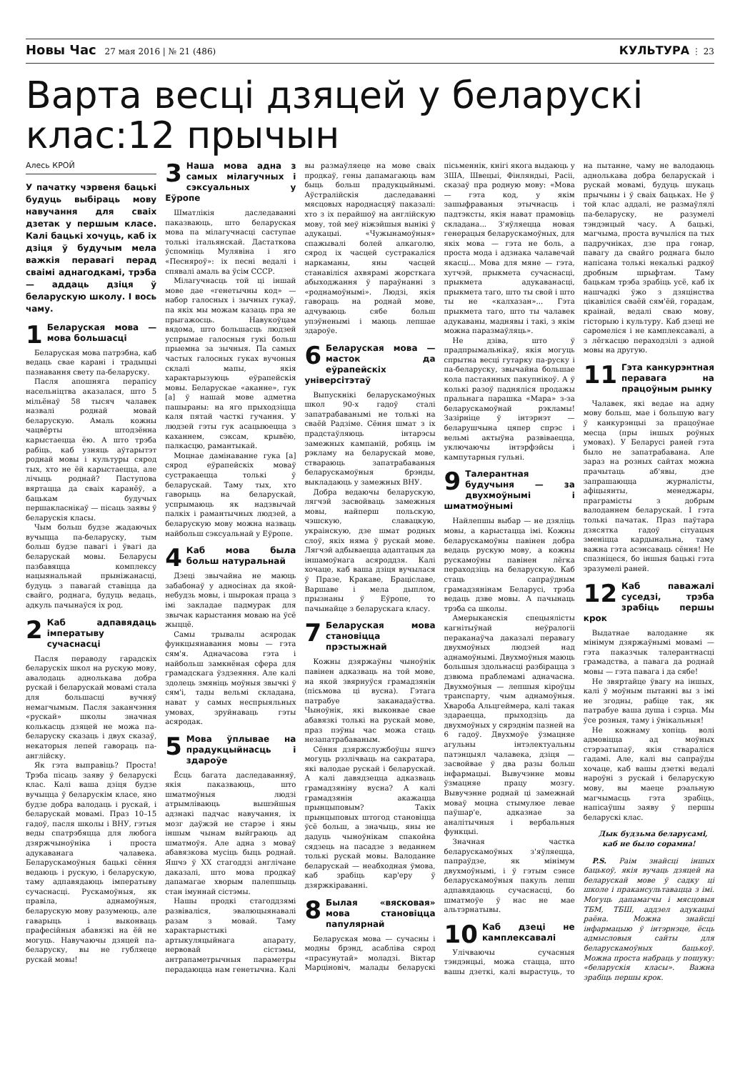Новы Час 27 мая 2016 | № 21 (486)
КУЛЬТУРА ⋮ 23
Варта весці дзяцей у беларускі клас:12 прычын
Алесь КРОЙ
У пачатку чэрвеня бацькі будуць выбіраць мову навучання для сваіх дзетак у першым класе. Калі бацькі хочуць, каб іх дзіця ў будучым мела важкія перавагі перад сваімі аднагодкамі, трэба — аддаць дзіця ў беларускую школу. І вось чаму.
1 Беларуская мова — мова большасці
Беларуская мова патрэбна, каб ведаць свае карані і традыцыі пазнавання свету па-беларуску.
Пасля апошняга перапісу насельніцтва аказалася, што 5 мільёнаў 58 тысяч чалавек назвалі роднай мовай беларускую. Амаль кожны чацвёрты штодзённа карыстаецца ёю. А што трэба рабіць, каб узняць аўтарытэт роднай мовы і культуры сярод тых, хто не ёй карыстаецца, але лічыць роднай? Паступова вяртацца да сваіх каранёў, а бацькам будучых першакласнікаў — пісаць заявы ў беларускія класы.
Чым больш будзе жадаючых вучыцца па-беларуску, тым больш будзе павагі і ўвагі да беларускай мовы. Беларусы пазбавяцца комплексу нацыянальнай прыніжанасці, будуць з павагай ставіцца да свайго, роднага, будуць ведаць, адкуль пачынаўся іх род.
2 Каб адпавядаць імператыву сучаснасці
Пасля пераводу гарадскіх беларускіх школ на рускую мову, авалодаць аднолькава добра рускай і беларускай мовамі стала для большасці вучняў немагчымым. Пасля заканчэння «рускай» школы значная колькасць дзяцей не можа па-беларуску сказаць і двух сказаў, некаторыя лепей гавораць па-англійску.
Як гэта выправіць? Проста! Трэба пісаць заяву ў беларускі клас. Калі ваша дзіця будзе вучыцца ў беларускім класе, яно будзе добра валодаць і рускай, і беларускай мовамі. Праз 10–15 гадоў, пасля школы і ВНУ, гэтыя веды спатрэбяцца для любога дзяржчыноўніка і проста адукаванага чалавека. Беларускамоўныя бацькі сёння ведаюць і рускую, і беларускую, таму адпавядаюць імператыву сучаснасці. Рускамоўныя, як правіла, аднамоўныя, беларускую мову разумеюць, але гаварыць і выконваць прафесійныя абавязкі на ёй не могуць. Навучаючы дзяцей па-беларуску, вы не губляеце рускай мовы!
3 Наша мова адна з самых мілагучных і сэксуальных у Еўропе
Шматлікія даследаванні паказваюць, што беларуская мова па мілагучнасці саступае толькі італьянскай. Дастаткова ўспомніць Мулявіна і яго «Песняроў»: іх песні ведалі і спявалі амаль ва ўсім СССР.
Мілагучнасць той ці іншай мове дае «генетычны код» — набор галосных і зычных гукаў, па якіх мы можам казаць пра яе прыгажосць. Навукоўцам вядома, што большасць людзей успрымае галосныя гукі больш прыемна за зычныя. Па самых частых галосных гуках вучоныя склалі мапы, якія характарызуюць еўрапейскія мовы. Беларускае «аканне», гук [а] ў нашай мове адметна пашыраны: на яго прыходзіцца каля пятай часткі гучання. У людзей гэты гук асацыюецца з каханнем, сэксам, крывёю, палкасцю, рамантыкай.
Моцнае дамінаванне гука [а] сярод еўрапейскіх моваў сустракаецца толькі ў беларускай. Таму тых, хто гаворыць на беларускай, успрымаюць як надзвычай палкіх і рамантычных людзей, а беларускую мову можна назваць найбольш сэксуальнай у Еўропе.
4 Каб мова была больш натуральнай
Дзеці звычайна не маюць забабонаў у адносінах да якой-небудзь мовы, і шырокая праца з імі закладае падмурак для звычак карыстання моваю на ўсё жыццё.
Самы трывалы асяродак функцыянавання мовы — гэта сям'я. Адначасова гэта і найбольш замкнёная сфера для грамадскага ўздзеяння. Але калі здолець змяніць моўныя звычкі ў сям'і, тады вельмі складана, нават у самых неспрыяльных умовах, зруйнаваць гэты асяродак.
5 Мова ўплывае на прадукцыйнасць і здароўе
Ёсць багата даследаванняў, якія паказваюць, што шматмоўныя людзі атрымліваюць вышэйшыя адзнакі падчас навучання, іх мозг даўжэй не старэе і яны іншым чынам выйграюць ад шматмоўя. Але адна з моваў абавязкова мусіць быць роднай. Яшчэ ў XX стагоддзі англічане даказалі, што мова продкаў дапамагае хворым палепшыць стан імуннай сістэмы.
Нашы продкі стагоддзямі развіваліся, эвалюцыянавалі разам з мовай. Таму характарыстыкі артыкуляцыйнага апарату, нервовай сістэмы, антрапаметрычныя параметры перадаюцца нам генетычна. Калі вы размаўляеце на мове сваіх продкаў, гены дапамагаюць вам быць больш прадукцыйнымі. Аўстралійскія даследаванні мясцовых народнасцяў паказалі: хто з іх перайшоў на англійскую мову, той меў ніжэйшыя вынікі ў адукацыі. «Чужынамоўныя» спажывалі болей алкаголю, сярод іх часцей сустракаліся наркаманы, яны часцей станавіліся ахвярамі жорсткага абыходжання ў параўнанні з «роднамоўнымі». Людзі, якія гавораць на роднай мове, адчуваюць сябе больш упэўненымі і маюць лепшае здароўе.
6 Беларуская мова — масток да еўрапейскіх універсітэтаў
Выпускнікі беларускамоўных школ 90-х гадоў сталі запатрабаванымі не толькі на сваёй Радзіме. Сёння шмат з іх прадстаўляюць інтарэсы замежных кампаній, робяць ім рэкламу на беларускай мове, ствараюць запатрабаваныя беларускамоўныя брэнды, выкладаюць у замежных ВНУ.
Добра ведаючы беларускую, лягчэй засвойваць замежныя мовы, найперш польскую, чэшскую, славацкую, украінскую, дзе шмат родных слоў, якіх няма ў рускай мове. Лягчэй адбываецца адаптацыя да іншамоўнага асяроддзя. Калі хочаце, каб ваша дзіця вучылася ў Празе, Кракаве, Браціславе, Варшаве і мела дыплом, прызнаны ў Еўропе, то пачынайце з беларускага класу.
7 Беларуская мова становіцца прэстыжнай
Кожны дзяржаўны чыноўнік павінен адказваць на той мове, на якой звярнуўся грамадзянін (пісьмова ці вусна). Гэтага патрабуе заканадаўства. Чыноўнік, які выконвае свае абавязкі толькі на рускай мове, праз пэўны час можа стаць незапатрабаваным.
Сёння дзяржслужбоўцы яшчэ могуць рэзлічваць на сакратара, які валодае рускай і беларускай. А калі давядзецца адказваць грамадзяніну вусна? А калі грамадзянін акажацца прынцыповым? Такіх прынцыповых штогод становіцца ўсё больш, а значыць, яны не дадуць чыноўнікам спакойна сядзець на пасадзе з веданнем толькі рускай мовы. Валоданне беларускай — неабходная ўмова, каб зрабіць кар'еру ў дзяржкіраванні.
8 Былая «вясковая» мова становіцца папулярнай
Беларуская мова — сучасны і модны брэнд, асабліва сярод «прасунутай» моладзі. Віктар Марціновіч, малады беларускі пісьменнік, кнігі якога выдаюць у ЗША, Швецыі, Фінляндыі, Расіі, сказаў пра родную мову: «Мова — гэта код, у якім зашыфраваныя этычнасць і падтэксты, якія нават прамовіць складана... З'яўляецца новая генерацыя беларускамоўных, для якіх мова — гэта не боль, а проста мода і адзнака чалавечай якасці... Мова для мяне — гэта, хутчэй, прыкмета сучаснасці, прыкмета адукаванасці, прыкмета таго, што ты свой і што ты не «калхазан»... Гэта прыкмета таго, што ты чалавек адукаваны, маднявы і такі, з якім можна паразмаўляць».
Не дзіва, што ў прадпрымальнікаў, якія могуць спрытна весці гутарку па-руску і па-беларуску, звычайна большае кола пастаянных пакупнікоў. А ў колькі разоў падняліся продажы пральнага парашка «Мара» з-за беларускамоўнай рэкламы! Зазірніце ў інтэрнэт — беларушчына цяпер спрэс і вельмі актыўна развіваецца, уключаючы інтэрфэйсы і кампутарныя гульні.
9 Талерантная будучыня — за двухмоўнымі і шматмоўнымі
Найлепшы выбар — не дзяліць мовы, а карыстацца імі. Кожны беларускамоўны павінен добра ведаць рускую мову, а кожны рускамоўны павінен лёгка пераходзіць на беларускую. Каб стаць сапраўдным грамадзянінам Беларусі, трэба ведаць дзве мовы. А пачынаць трэба са школы.
Амерыканскія спецыялісты кагнітыўнай неўралогіі пераканаўча даказалі перавагу двухмоўных людзей над аднамоўнымі. Двухмоўныя маюць большыя здольнасці разбірацца з дзвюма праблемамі адначасна. Двухмоўныя — лепшыя кіроўцы транспарту, чым аднамоўныя. Хвароба Альцгеймера, калі такая здараецца, прыходзіць да двухмоўных у сярэднім пазней на 6 гадоў. Двухмоўе ўзмацняе агульны інтэлектуальны патэнцыял чалавека, дзіця — засвойвае ў два разы больш інфармацыі. Вывучэнне мовы ўзмацняе працу мозгу. Вывучэнне роднай ці замежнай моваў моцна стымулюе левае паўшар'е, адказнае за аналітычныя і вербальныя функцыі.
Значная частка беларускамоўных з'яўляецца, папраўдзе, як мінімум двухмоўнымі, і ў гэтым сэнсе беларускамоўныя пакуль лепш адпавядаюць сучаснасці, бо шматмоўе ў нас не мае альтэрнатывы.
10 Каб дзеці не камплексавалі
Улічваючы сучасныя тэндэнцыі, можа стацца, што вашы дзеткі, калі вырастуць, то на пытанне, чаму не валодаюць аднолькава добра беларускай і рускай мовамі, будуць шукаць прычыны і ў сваіх бацьках. Не ў той клас аддалі, не размаўлялі па-беларуску, не разумелі тэндэнцый часу. А бацькі, магчыма, проста вучыліся па тых падручніках, дзе пра гонар, павагу да свайго роднага было напісана толькі некалькі радкоў дробным шрыфтам. Таму бацькам трэба зрабіць усё, каб іх нашчадкі ўжо з дзяцінства цікавіліся сваёй сям'ёй, горадам, краінай, ведалі сваю мову, гісторыю і культуру. Каб дзеці не саромеліся і не камплексавалі, а з лёгкасцю пераходзілі з адной мовы на другую.
11 Гэта канкурэнтная перавага на працоўным рынку
Чалавек, які ведае на адну мову больш, мае і большую вагу ў канкурэнцыі за працоўнае месца (пры іншых роўных умовах). У Беларусі раней гэта было не запатрабавана. Але зараз на розных сайтах можна прачытаць аб'явы, дзе запрашаюцца журналісты, афіцыянты, менеджары, праграмісты з добрым валоданнем беларускай. І гэта толькі пачатак. Праз паўтара дзясятка гадоў сітуацыя зменіцца кардынальна, таму важна гэта асэнсаваць сёння! Не спазніцеся, бо іншыя бацькі гэта зразумелі раней.
12 Каб паважалі суседзі, трэба зрабіць першы крок
Выдатнае валоданне як мінімум дзяржаўнымі мовамі — гэта паказчык талерантнасці грамадства, а павага да роднай мовы — гэта павага і да сябе!
Не звяртайце ўвагу на іншых, калі ў моўным пытанні вы з імі не згодны, рабіце так, як патрабуе ваша душа і сэрца. Мы ўсе розныя, таму і ўнікальныя!
Не кожнаму хопіць волі адмовіцца ад моўных стэрэатыпаў, якія ствараліся гадамі. Але, калі вы сапраўды хочаце, каб вашы дзеткі ведалі нароўні з рускай і беларускую мову, вы маеце рэальную магчымасць гэта зрабіць, напісаўшы заяву ў першы беларускі клас.
Дык будзьма беларусамі, каб не было сорамна!
P.S. Раім знайсці іншых бацькоў, якія вучаць дзяцей на беларускай мове ў садку ці школе і пракансультавацца з імі. Могуць дапамагчы і мясцовыя ТБМ, ТБШ, аддзел адукацыі раёна. Можна знайсці інфармацыю ў інтэрнэце, ёсць адмысловыя сайты для беларускамоўных бацькоў. Можна проста набраць у пошуку: «беларускія класы». Важна зрабіць першы крок.